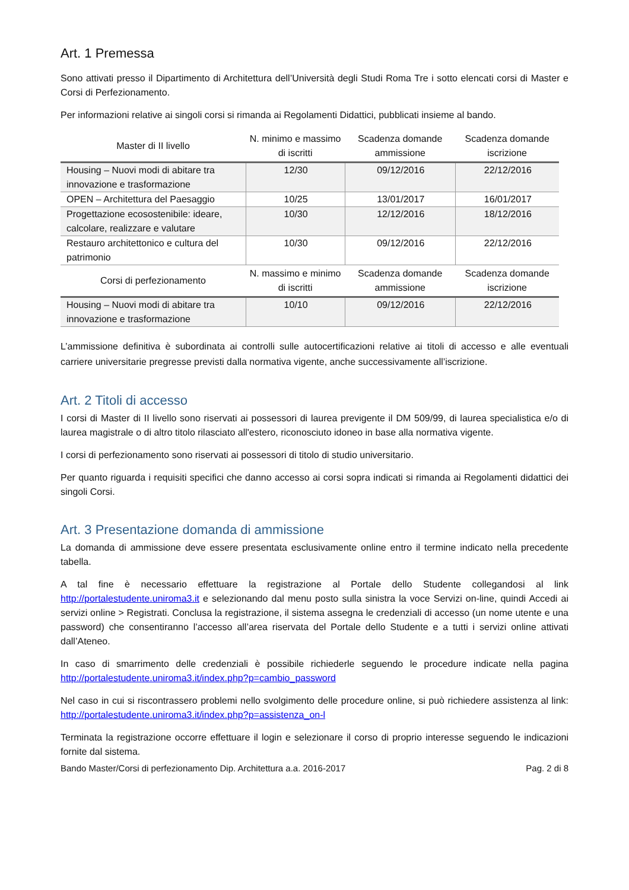Art. 1 Premessa
Sono attivati presso il Dipartimento di Architettura dell’Università degli Studi Roma Tre i sotto elencati corsi di Master e Corsi di Perfezionamento.
Per informazioni relative ai singoli corsi si rimanda ai Regolamenti Didattici, pubblicati insieme al bando.
| Master di II livello | N. minimo e massimo di iscritti | Scadenza domande ammissione | Scadenza domande iscrizione |
| --- | --- | --- | --- |
| Housing – Nuovi modi di abitare tra innovazione e trasformazione | 12/30 | 09/12/2016 | 22/12/2016 |
| OPEN – Architettura del Paesaggio | 10/25 | 13/01/2017 | 16/01/2017 |
| Progettazione ecosostenibile: ideare, calcolare, realizzare e valutare | 10/30 | 12/12/2016 | 18/12/2016 |
| Restauro architettonico e cultura del patrimonio | 10/30 | 09/12/2016 | 22/12/2016 |
| Corsi di perfezionamento | N. massimo e minimo di iscritti | Scadenza domande ammissione | Scadenza domande iscrizione |
| Housing – Nuovi modi di abitare tra innovazione e trasformazione | 10/10 | 09/12/2016 | 22/12/2016 |
L’ammissione definitiva è subordinata ai controlli sulle autocertificazioni relative ai titoli di accesso e alle eventuali carriere universitarie pregresse previsti dalla normativa vigente, anche successivamente all’iscrizione.
Art. 2 Titoli di accesso
I corsi di Master di II livello sono riservati ai possessori di laurea previgente il DM 509/99, di laurea specialistica e/o di laurea magistrale o di altro titolo rilasciato all'estero, riconosciuto idoneo in base alla normativa vigente.
I corsi di perfezionamento sono riservati ai possessori di titolo di studio universitario.
Per quanto riguarda i requisiti specifici che danno accesso ai corsi sopra indicati si rimanda ai Regolamenti didattici dei singoli Corsi.
Art. 3 Presentazione domanda di ammissione
La domanda di ammissione deve essere presentata esclusivamente online entro il termine indicato nella precedente tabella.
A tal fine è necessario effettuare la registrazione al Portale dello Studente collegandosi al link http://portalestudente.uniroma3.it e selezionando dal menu posto sulla sinistra la voce Servizi on-line, quindi Accedi ai servizi online > Registrati. Conclusa la registrazione, il sistema assegna le credenziali di accesso (un nome utente e una password) che consentiranno l’accesso all’area riservata del Portale dello Studente e a tutti i servizi online attivati dall’Ateneo.
In caso di smarrimento delle credenziali è possibile richiederle seguendo le procedure indicate nella pagina http://portalestudente.uniroma3.it/index.php?p=cambio_password
Nel caso in cui si riscontrassero problemi nello svolgimento delle procedure online, si può richiedere assistenza al link: http://portalestudente.uniroma3.it/index.php?p=assistenza_on-l
Terminata la registrazione occorre effettuare il login e selezionare il corso di proprio interesse seguendo le indicazioni fornite dal sistema.
Bando Master/Corsi di perfezionamento Dip. Architettura a.a. 2016-2017 Pag. 2 di 8